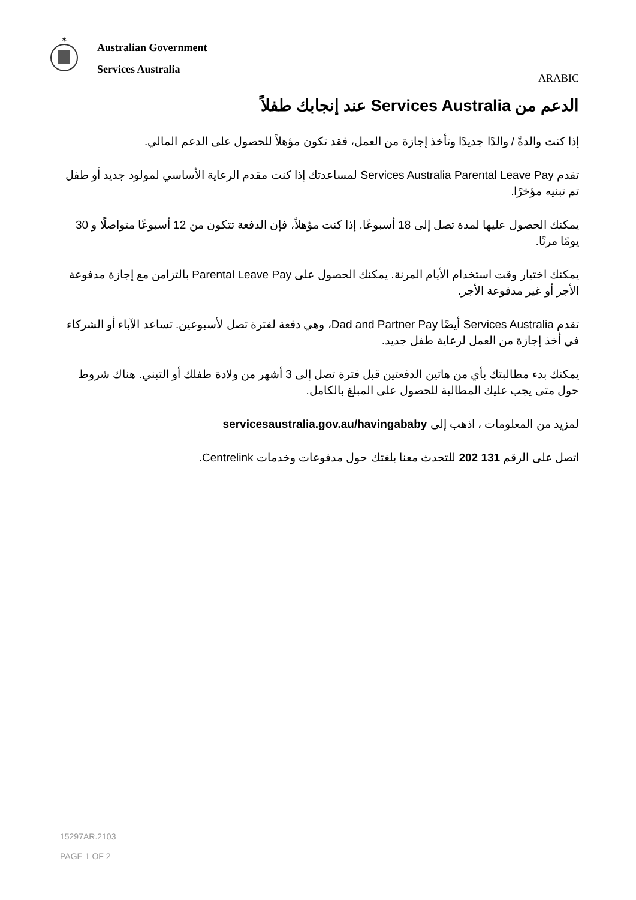✶
Australian Government
Services Australia
ARABIC
الدعم من Services Australia عند إنجابك طفلاً
إذا كنت والدةً / والدًا جديدًا وتأخذ إجازة من العمل، فقد تكون مؤهلاً للحصول على الدعم المالي.
تقدم Services Australia Parental Leave Pay لمساعدتك إذا كنت مقدم الرعاية الأساسي لمولود جديد أو طفل تم تبنيه مؤخرًا.
يمكنك الحصول عليها لمدة تصل إلى 18 أسبوعًا. إذا كنت مؤهلاً، فإن الدفعة تتكون من 12 أسبوعًا متواصلًا و 30 يومًا مرنًا.
يمكنك اختيار وقت استخدام الأيام المرنة. يمكنك الحصول على Parental Leave Pay بالتزامن مع إجازة مدفوعة الأجر أو غير مدفوعة الأجر.
تقدم Services Australia أيضًا Dad and Partner Pay، وهي دفعة لفترة تصل لأسبوعين. تساعد الآباء أو الشركاء في أخذ إجازة من العمل لرعاية طفل جديد.
يمكنك بدء مطالبتك بأي من هاتين الدفعتين قبل فترة تصل إلى 3 أشهر من ولادة طفلك أو التبني. هناك شروط حول متى يجب عليك المطالبة للحصول على المبلغ بالكامل.
لمزيد من المعلومات ، اذهب إلى servicesaustralia.gov.au/havingababy
اتصل على الرقم 131 202 للتحدث معنا بلغتك حول مدفوعات وخدمات Centrelink.
15297AR.2103
PAGE 1 OF 2